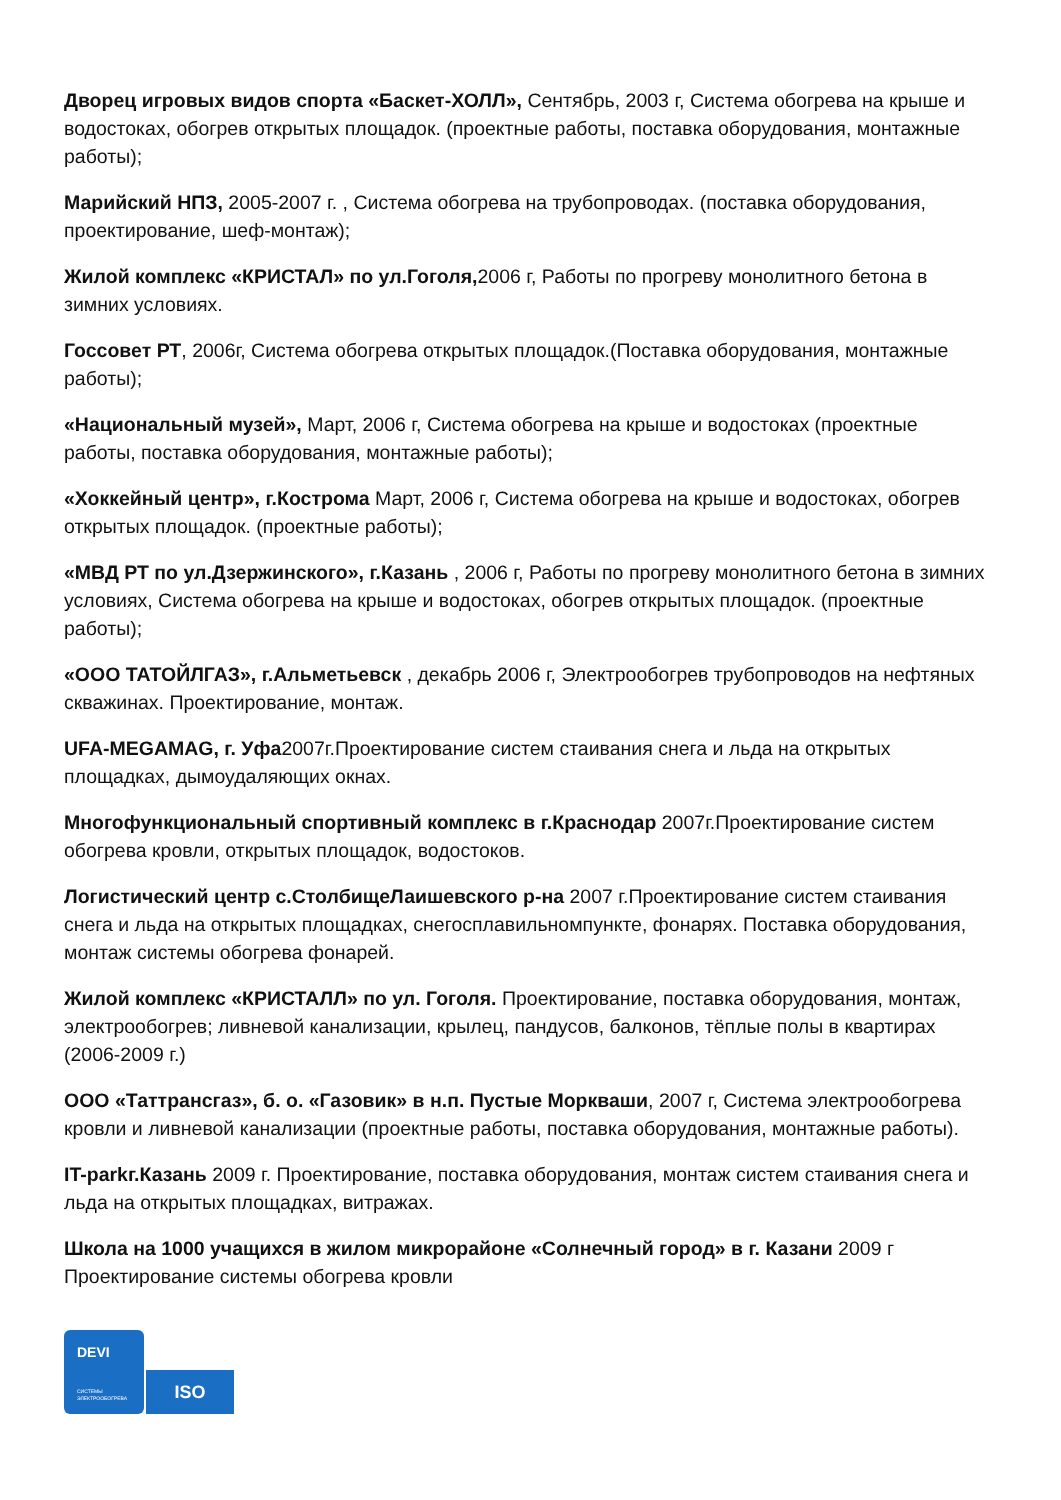Дворец игровых видов спорта «Баскет-ХОЛЛ», Сентябрь, 2003 г, Система обогрева на крыше и водостоках, обогрев открытых площадок. (проектные работы, поставка оборудования, монтажные работы);
Марийский НПЗ, 2005-2007 г. , Система обогрева на трубопроводах. (поставка оборудования, проектирование, шеф-монтаж);
Жилой комплекс «КРИСТАЛ» по ул.Гоголя, 2006 г, Работы по прогреву монолитного бетона в зимних условиях.
Госсовет РТ, 2006г, Система обогрева открытых площадок.(Поставка оборудования, монтажные работы);
«Национальный музей», Март, 2006 г, Система обогрева на крыше и водостоках (проектные работы, поставка оборудования, монтажные работы);
«Хоккейный центр», г.Кострома Март, 2006 г, Система обогрева на крыше и водостоках, обогрев открытых площадок. (проектные работы);
«МВД РТ по ул.Дзержинского», г.Казань , 2006 г, Работы по прогреву монолитного бетона в зимних условиях, Система обогрева на крыше и водостоках, обогрев открытых площадок. (проектные работы);
«ООО ТАТОЙЛГАЗ», г.Альметьевск , декабрь 2006 г, Электрообогрев трубопроводов на нефтяных скважинах. Проектирование, монтаж.
UFA-MEGAMAG, г. Уфа2007г.Проектирование систем стаивания снега и льда на открытых площадках, дымоудаляющих окнах.
Многофункциональный спортивный комплекс в г.Краснодар 2007г.Проектирование систем обогрева кровли, открытых площадок, водостоков.
Логистический центр с.СтолбищеЛаишевского р-на 2007 г.Проектирование систем стаивания снега и льда на открытых площадках, снегосплавильномпункте, фонарях. Поставка оборудования, монтаж системы обогрева фонарей.
Жилой комплекс «КРИСТАЛЛ» по ул. Гоголя. Проектирование, поставка оборудования, монтаж, электрообогрев; ливневой канализации, крылец, пандусов, балконов, тёплые полы в квартирах (2006-2009 г.)
ООО «Таттрансгаз», б. о. «Газовик» в н.п. Пустые Моркваши, 2007 г, Система электрообогрева кровли и ливневой канализации (проектные работы, поставка оборудования, монтажные работы).
IT-parkг.Казань 2009 г. Проектирование, поставка оборудования, монтаж систем стаивания снега и льда на открытых площадках, витражах.
Школа на 1000 учащихся в жилом микрорайоне «Солнечный город» в г. Казани 2009 г Проектирование системы обогрева кровли
DEVI
СИСТЕМЫ
ЭЛЕКТРООБОГРЕВА
ISO